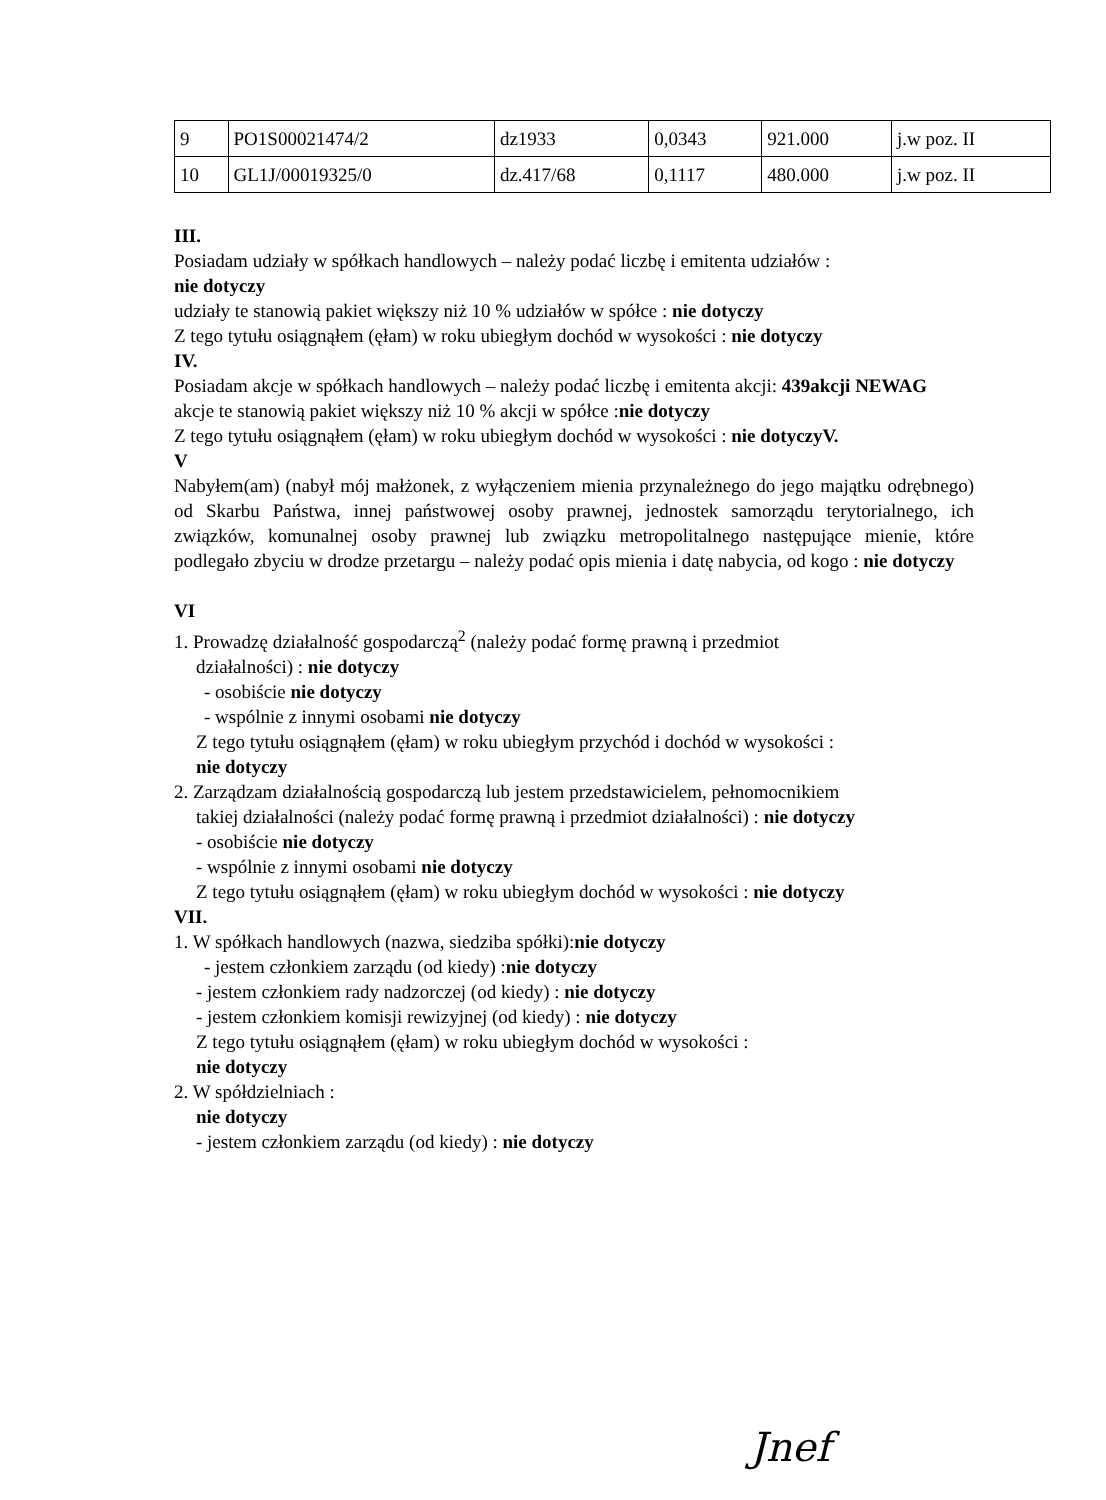| 9 | PO1S00021474/2 | dz1933 | 0,0343 | 921.000 | j.w poz. II |
| 10 | GL1J/00019325/0 | dz.417/68 | 0,1117 | 480.000 | j.w poz. II |
III.
Posiadam udziały w spółkach handlowych – należy podać liczbę i emitenta udziałów :
nie dotyczy
udziały te stanowią pakiet większy niż 10 % udziałów w spółce : nie dotyczy
Z tego tytułu osiągnąłem (ęłam) w roku ubiegłym dochód w wysokości : nie dotyczy
IV.
Posiadam akcje w spółkach handlowych – należy podać liczbę i emitenta akcji: 439akcji NEWAG
akcje te stanowią pakiet większy niż 10 % akcji w spółce :nie dotyczy
Z tego tytułu osiągnąłem (ęłam) w roku ubiegłym dochód w wysokości : nie dotyczyV.
V
Nabyłem(am) (nabył mój małżonek, z wyłączeniem mienia przynależnego do jego majątku odrębnego) od Skarbu Państwa, innej państwowej osoby prawnej, jednostek samorządu terytorialnego, ich związków, komunalnej osoby prawnej lub związku metropolitalnego następujące mienie, które podlegało zbyciu w drodze przetargu – należy podać opis mienia i datę nabycia, od kogo : nie dotyczy
VI
1. Prowadzę działalność gospodarczą<sup>2</sup> (należy podać formę prawną i przedmiot
działalności) : nie dotyczy
- osobiście nie dotyczy
- wspólnie z innymi osobami nie dotyczy
Z tego tytułu osiągnąłem (ęłam) w roku ubiegłym przychód i dochód w wysokości :
nie dotyczy
2. Zarządzam działalnością gospodarczą lub jestem przedstawicielem, pełnomocnikiem
takiej działalności (należy podać formę prawną i przedmiot działalności) : nie dotyczy
- osobiście nie dotyczy
- wspólnie z innymi osobami nie dotyczy
Z tego tytułu osiągnąłem (ęłam) w roku ubiegłym dochód w wysokości : nie dotyczy
VII.
1. W spółkach handlowych (nazwa, siedziba spółki):nie dotyczy
- jestem członkiem zarządu (od kiedy) :nie dotyczy
- jestem członkiem rady nadzorczej (od kiedy) : nie dotyczy
- jestem członkiem komisji rewizyjnej (od kiedy) : nie dotyczy
Z tego tytułu osiągnąłem (ęłam) w roku ubiegłym dochód w wysokości :
nie dotyczy
2. W spółdzielniach :
nie dotyczy
- jestem członkiem zarządu (od kiedy) : nie dotyczy
Jnef